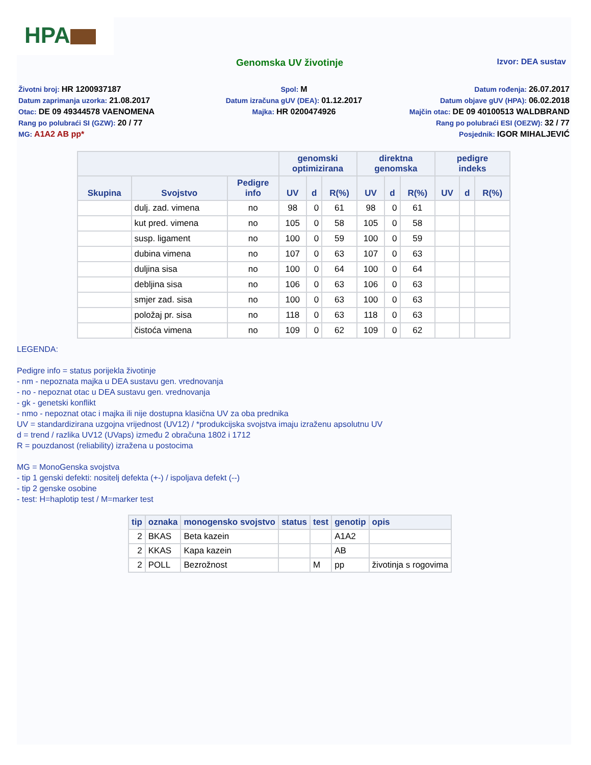HPA
Genomska UV životinje
Izvor: DEA sustav
Životni broj: HR 1200937187
Spol: M
Datum rođenja: 26.07.2017
Datum zaprimanja uzorka: 21.08.2017
Datum izračuna gUV (DEA): 01.12.2017
Datum objave gUV (HPA): 06.02.2018
Otac: DE 09 49344578 VAENOMENA
Majka: HR 0200474926
Majčin otac: DE 09 40100513 WALDBRAND
Rang po polubraći SI (GZW): 20 / 77
Rang po polubraći ESI (OEZW): 32 / 77
MG: A1A2 AB pp*
Posjednik: IGOR MIHALJEVIĆ
| | | | genomski optimizirana | | | direktna genomska | | | pedigre indeks | | |
| --- | --- | --- | --- | --- | --- | --- | --- | --- | --- | --- | --- |
| Skupina | Svojstvo | Pedigre info | UV | d | R(%) | UV | d | R(%) | UV | d | R(%) |
| | dulj. zad. vimena | no | 98 | 0 | 61 | 98 | 0 | 61 | | | |
| | kut pred. vimena | no | 105 | 0 | 58 | 105 | 0 | 58 | | | |
| | susp. ligament | no | 100 | 0 | 59 | 100 | 0 | 59 | | | |
| | dubina vimena | no | 107 | 0 | 63 | 107 | 0 | 63 | | | |
| | duljina sisa | no | 100 | 0 | 64 | 100 | 0 | 64 | | | |
| | debljina sisa | no | 106 | 0 | 63 | 106 | 0 | 63 | | | |
| | smjer zad. sisa | no | 100 | 0 | 63 | 100 | 0 | 63 | | | |
| | položaj pr. sisa | no | 118 | 0 | 63 | 118 | 0 | 63 | | | |
| | čistoća vimena | no | 109 | 0 | 62 | 109 | 0 | 62 | | | |
LEGENDA:
Pedigre info = status porijekla životinje
- nm - nepoznata majka u DEA sustavu gen. vrednovanja
- no - nepoznat otac u DEA sustavu gen. vrednovanja
- gk - genetski konflikt
- nmo - nepoznat otac i majka ili nije dostupna klasična UV za oba prednika
UV = standardizirana uzgojna vrijednost (UV12) / *produkcijska svojstva imaju izraženu apsolutnu UV
d = trend / razlika UV12 (UVaps) između 2 obračuna 1802 i 1712
R = pouzdanost (reliability) izražena u postocima
MG = MonoGenska svojstva
- tip 1 genski defekti: nositelj defekta (+-) / ispoljava defekt (--)
- tip 2 genske osobine
- test: H=haplotip test / M=marker test
| tip | oznaka | monogensko svojstvo | status | test | genotip | opis |
| --- | --- | --- | --- | --- | --- | --- |
| 2 | BKAS | Beta kazein | | | A1A2 | |
| 2 | KKAS | Kapa kazein | | | AB | |
| 2 | POLL | Bezrožnost | | M | pp | životinja s rogovima |